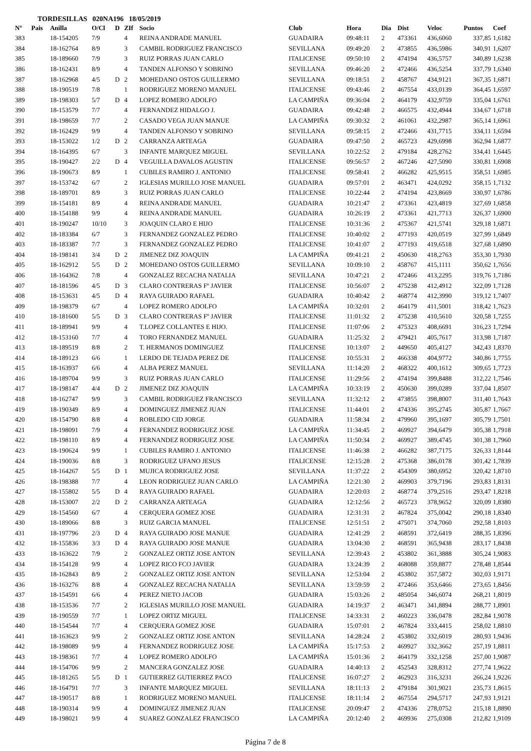TORDESILLAS 020NA196 18/05/2019
| Nº | Pais | Anilla | O/Cl | D | ZIf | Socio | Club | Hora | Dia | Dist | Veloc | Puntos | Coef |
| --- | --- | --- | --- | --- | --- | --- | --- | --- | --- | --- | --- | --- | --- |
| 383 | | 18-154205 | 7/9 | | 4 | REINA ANDRADE MANUEL | GUADAIRA | 09:48:11 | 2 | 473361 | 436,6060 | 337,85 | 1,6182 |
| 384 | | 18-162764 | 8/9 | | 3 | CAMBIL RODRIGUEZ FRANCISCO | SEVILLANA | 09:49:20 | 2 | 473855 | 436,5986 | 340,91 | 1,6207 |
| 385 | | 18-189660 | 7/9 | | 3 | RUIZ PORRAS JUAN CARLO | ITALICENSE | 09:50:10 | 2 | 474194 | 436,5757 | 340,89 | 1,6238 |
| 386 | | 18-162431 | 8/9 | | 4 | TANDEN ALFONSO Y SOBRINO | SEVILLANA | 09:46:20 | 2 | 472466 | 436,5254 | 337,79 | 1,6340 |
| 387 | | 18-162968 | 4/5 | D | 2 | MOHEDANO OSTOS GUILLERMO | SEVILLANA | 09:18:51 | 2 | 458767 | 434,9121 | 367,35 | 1,6871 |
| 388 | | 18-190519 | 7/8 | | 1 | RODRIGUEZ MORENO MANUEL | ITALICENSE | 09:43:46 | 2 | 467554 | 433,0139 | 364,45 | 1,6597 |
| 389 | | 18-198303 | 5/7 | D | 4 | LOPEZ ROMERO ADOLFO | LA CAMPIÑA | 09:36:04 | 2 | 464179 | 432,9759 | 335,04 | 1,6761 |
| 390 | | 18-153579 | 7/7 | | 4 | FERNANDEZ HIDALGO J. | GUADAIRA | 09:42:48 | 2 | 466575 | 432,4944 | 334,67 | 1,6718 |
| 391 | | 18-198659 | 7/7 | | 2 | CASADO VEGA JUAN MANUE | LA CAMPIÑA | 09:30:32 | 2 | 461061 | 432,2987 | 365,14 | 1,6961 |
| 392 | | 18-162429 | 9/9 | | 4 | TANDEN ALFONSO Y SOBRINO | SEVILLANA | 09:58:15 | 2 | 472466 | 431,7715 | 334,11 | 1,6594 |
| 393 | | 18-153022 | 1/2 | D | 2 | CARRANZA ARTEAGA | GUADAIRA | 09:47:50 | 2 | 465723 | 429,6998 | 362,94 | 1,6877 |
| 394 | | 18-164395 | 6/7 | | 3 | INFANTE MARQUEZ MIGUEL | SEVILLANA | 10:22:52 | 2 | 479184 | 428,2762 | 334,41 | 1,6445 |
| 395 | | 18-190427 | 2/2 | D | 4 | VEGUILLA DAVALOS AGUSTIN | ITALICENSE | 09:56:57 | 2 | 467246 | 427,5090 | 330,81 | 1,6908 |
| 396 | | 18-190673 | 8/9 | | 1 | CUBILES RAMIRO J. ANTONIO | ITALICENSE | 09:58:41 | 2 | 466282 | 425,9515 | 358,51 | 1,6985 |
| 397 | | 18-153742 | 6/7 | | 2 | IGLESIAS MURILLO JOSE MANUEL | GUADAIRA | 09:57:01 | 2 | 463471 | 424,0292 | 358,15 | 1,7132 |
| 398 | | 18-189701 | 8/9 | | 3 | RUIZ PORRAS JUAN CARLO | ITALICENSE | 10:22:44 | 2 | 474194 | 423,8669 | 330,97 | 1,6786 |
| 399 | | 18-154181 | 8/9 | | 4 | REINA ANDRADE MANUEL | GUADAIRA | 10:21:47 | 2 | 473361 | 423,4819 | 327,69 | 1,6858 |
| 400 | | 18-154188 | 9/9 | | 4 | REINA ANDRADE MANUEL | GUADAIRA | 10:26:19 | 2 | 473361 | 421,7713 | 326,37 | 1,6900 |
| 401 | | 18-190247 | 10/10 | | 3 | JOAQUIN CLARO E HIJO | ITALICENSE | 10:31:36 | 2 | 475367 | 421,5741 | 329,18 | 1,6871 |
| 402 | | 18-183384 | 6/7 | | 3 | FERNANDEZ GONZALEZ PEDRO | ITALICENSE | 10:40:02 | 2 | 477193 | 420,0519 | 327,99 | 1,6849 |
| 403 | | 18-183387 | 7/7 | | 3 | FERNANDEZ GONZALEZ PEDRO | ITALICENSE | 10:41:07 | 2 | 477193 | 419,6518 | 327,68 | 1,6890 |
| 404 | | 18-198141 | 3/4 | D | 2 | JIMENEZ DIZ JOAQUIN | LA CAMPIÑA | 09:41:21 | 2 | 450630 | 418,2763 | 353,30 | 1,7930 |
| 405 | | 18-162912 | 5/5 | D | 2 | MOHEDANO OSTOS GUILLERMO | SEVILLANA | 10:09:10 | 2 | 458767 | 415,1111 | 350,62 | 1,7656 |
| 406 | | 18-164362 | 7/8 | | 4 | GONZALEZ RECACHA NATALIA | SEVILLANA | 10:47:21 | 2 | 472466 | 413,2295 | 319,76 | 1,7186 |
| 407 | | 18-181596 | 4/5 | D | 3 | CLARO CONTRERAS Fº JAVIER | ITALICENSE | 10:56:07 | 2 | 475238 | 412,4912 | 322,09 | 1,7128 |
| 408 | | 18-153631 | 4/5 | D | 4 | RAYA GUIRADO RAFAEL | GUADAIRA | 10:40:42 | 2 | 468774 | 412,3990 | 319,12 | 1,7407 |
| 409 | | 18-198379 | 6/7 | | 4 | LOPEZ ROMERO ADOLFO | LA CAMPIÑA | 10:32:01 | 2 | 464179 | 411,5001 | 318,42 | 1,7623 |
| 410 | | 18-181600 | 5/5 | D | 3 | CLARO CONTRERAS Fº JAVIER | ITALICENSE | 11:01:32 | 2 | 475238 | 410,5610 | 320,58 | 1,7255 |
| 411 | | 18-189941 | 9/9 | | 4 | T.LOPEZ COLLANTES E HIJO. | ITALICENSE | 11:07:06 | 2 | 475323 | 408,6691 | 316,23 | 1,7294 |
| 412 | | 18-153160 | 7/7 | | 4 | TORO FERNANDEZ MANUEL | GUADAIRA | 11:25:32 | 2 | 479421 | 405,7617 | 313,98 | 1,7187 |
| 413 | | 18-189519 | 8/8 | | 2 | T. HERMANOS DOMINGUEZ | ITALICENSE | 10:13:07 | 2 | 449650 | 405,4127 | 342,43 | 1,8370 |
| 414 | | 18-189123 | 6/6 | | 1 | LERDO DE TEJADA PEREZ DE | ITALICENSE | 10:55:31 | 2 | 466338 | 404,9772 | 340,86 | 1,7755 |
| 415 | | 18-163937 | 6/6 | | 4 | ALBA PEREZ MANUEL | SEVILLANA | 11:14:20 | 2 | 468322 | 400,1612 | 309,65 | 1,7723 |
| 416 | | 18-189704 | 9/9 | | 3 | RUIZ PORRAS JUAN CARLO | ITALICENSE | 11:29:56 | 2 | 474194 | 399,8488 | 312,22 | 1,7546 |
| 417 | | 18-198147 | 4/4 | D | 2 | JIMENEZ DIZ JOAQUIN | LA CAMPIÑA | 10:33:19 | 2 | 450630 | 399,0289 | 337,04 | 1,8507 |
| 418 | | 18-162747 | 9/9 | | 3 | CAMBIL RODRIGUEZ FRANCISCO | SEVILLANA | 11:32:12 | 2 | 473855 | 398,8007 | 311,40 | 1,7643 |
| 419 | | 18-190349 | 8/9 | | 4 | DOMINGUEZ JIMENEZ JUAN | ITALICENSE | 11:44:01 | 2 | 474336 | 395,2745 | 305,87 | 1,7667 |
| 420 | | 18-154790 | 8/8 | | 4 | ROBLEDO CID JORGE | GUADAIRA | 11:58:34 | 2 | 479960 | 395,1697 | 305,79 | 1,7501 |
| 421 | | 18-198091 | 7/9 | | 4 | FERNANDEZ RODRIGUEZ JOSE | LA CAMPIÑA | 11:34:45 | 2 | 469927 | 394,6479 | 305,38 | 1,7918 |
| 422 | | 18-198110 | 8/9 | | 4 | FERNANDEZ RODRIGUEZ JOSE | LA CAMPIÑA | 11:50:34 | 2 | 469927 | 389,4745 | 301,38 | 1,7960 |
| 423 | | 18-190624 | 9/9 | | 1 | CUBILES RAMIRO J. ANTONIO | ITALICENSE | 11:46:38 | 2 | 466282 | 387,7175 | 326,33 | 1,8144 |
| 424 | | 18-190036 | 8/8 | | 3 | RODRIGUEZ UFANO JESUS | ITALICENSE | 12:15:28 | 2 | 475368 | 386,0178 | 301,42 | 1,7839 |
| 425 | | 18-164267 | 5/5 | D | 1 | MUJICA RODRIGUEZ JOSE | SEVILLANA | 11:37:22 | 2 | 454309 | 380,6952 | 320,42 | 1,8710 |
| 426 | | 18-198388 | 7/7 | | 4 | LEON RODRIGUEZ JUAN CARLO | LA CAMPIÑA | 12:21:30 | 2 | 469903 | 379,7196 | 293,83 | 1,8131 |
| 427 | | 18-155802 | 5/5 | D | 4 | RAYA GUIRADO RAFAEL | GUADAIRA | 12:20:03 | 2 | 468774 | 379,2516 | 293,47 | 1,8218 |
| 428 | | 18-153007 | 2/2 | D | 2 | CARRANZA ARTEAGA | GUADAIRA | 12:12:56 | 2 | 465723 | 378,9652 | 320,09 | 1,8380 |
| 429 | | 18-154560 | 6/7 | | 4 | CERQUERA GOMEZ JOSE | GUADAIRA | 12:31:31 | 2 | 467824 | 375,0042 | 290,18 | 1,8340 |
| 430 | | 18-189066 | 8/8 | | 3 | RUIZ GARCIA MANUEL | ITALICENSE | 12:51:51 | 2 | 475071 | 374,7060 | 292,58 | 1,8103 |
| 431 | | 18-197796 | 2/3 | D | 4 | RAYA GUIRADO JOSE MANUE | GUADAIRA | 12:41:29 | 2 | 468591 | 372,6419 | 288,35 | 1,8396 |
| 432 | | 18-155836 | 3/3 | D | 4 | RAYA GUIRADO JOSE MANUE | GUADAIRA | 13:04:30 | 2 | 468591 | 365,9438 | 283,17 | 1,8438 |
| 433 | | 18-163622 | 7/9 | | 2 | GONZALEZ ORTIZ JOSE ANTON | SEVILLANA | 12:39:43 | 2 | 453802 | 361,3888 | 305,24 | 1,9083 |
| 434 | | 18-154128 | 9/9 | | 4 | LOPEZ RICO FCO JAVIER | GUADAIRA | 13:24:39 | 2 | 468088 | 359,8877 | 278,48 | 1,8544 |
| 435 | | 18-162843 | 8/9 | | 2 | GONZALEZ ORTIZ JOSE ANTON | SEVILLANA | 12:53:04 | 2 | 453802 | 357,5872 | 302,03 | 1,9171 |
| 436 | | 18-163276 | 8/8 | | 4 | GONZALEZ RECACHA NATALIA | SEVILLANA | 13:59:59 | 2 | 472466 | 353,6466 | 273,65 | 1,8456 |
| 437 | | 18-154591 | 6/6 | | 4 | PEREZ NIETO JACOB | GUADAIRA | 15:03:26 | 2 | 485054 | 346,6074 | 268,21 | 1,8019 |
| 438 | | 18-153536 | 7/7 | | 2 | IGLESIAS MURILLO JOSE MANUEL | GUADAIRA | 14:19:37 | 2 | 463471 | 341,8894 | 288,77 | 1,8901 |
| 439 | | 18-190559 | 7/7 | | 1 | LOPEZ ORTIZ MIGUEL | ITALICENSE | 14:33:31 | 2 | 460223 | 336,0478 | 282,84 | 1,9078 |
| 440 | | 18-154544 | 7/7 | | 4 | CERQUERA GOMEZ JOSE | GUADAIRA | 15:07:01 | 2 | 467824 | 333,4415 | 258,02 | 1,8810 |
| 441 | | 18-163623 | 9/9 | | 2 | GONZALEZ ORTIZ JOSE ANTON | SEVILLANA | 14:28:24 | 2 | 453802 | 332,6019 | 280,93 | 1,9436 |
| 442 | | 18-198089 | 9/9 | | 4 | FERNANDEZ RODRIGUEZ JOSE | LA CAMPIÑA | 15:17:53 | 2 | 469927 | 332,3662 | 257,19 | 1,8811 |
| 443 | | 18-198361 | 7/7 | | 4 | LOPEZ ROMERO ADOLFO | LA CAMPIÑA | 15:01:36 | 2 | 464179 | 332,1258 | 257,00 | 1,9087 |
| 444 | | 18-154706 | 9/9 | | 2 | MANCERA GONZALEZ JOSE | GUADAIRA | 14:40:13 | 2 | 452543 | 328,8312 | 277,74 | 1,9622 |
| 445 | | 18-181265 | 5/5 | D | 1 | GUTIERREZ GUTIERREZ PACO | ITALICENSE | 16:07:27 | 2 | 462923 | 316,3231 | 266,24 | 1,9226 |
| 446 | | 18-164791 | 7/7 | | 3 | INFANTE MARQUEZ MIGUEL | SEVILLANA | 18:11:13 | 2 | 479184 | 301,9021 | 235,73 | 1,8615 |
| 447 | | 18-190517 | 8/8 | | 1 | RODRIGUEZ MORENO MANUEL | ITALICENSE | 18:11:14 | 2 | 467554 | 294,5717 | 247,93 | 1,9121 |
| 448 | | 18-190314 | 9/9 | | 4 | DOMINGUEZ JIMENEZ JUAN | ITALICENSE | 20:09:47 | 2 | 474336 | 278,0752 | 215,18 | 1,8890 |
| 449 | | 18-198021 | 9/9 | | 4 | SUAREZ GONZALEZ FRANCISCO | LA CAMPIÑA | 20:12:40 | 2 | 469936 | 275,0308 | 212,82 | 1,9109 |
Página 7 de 8